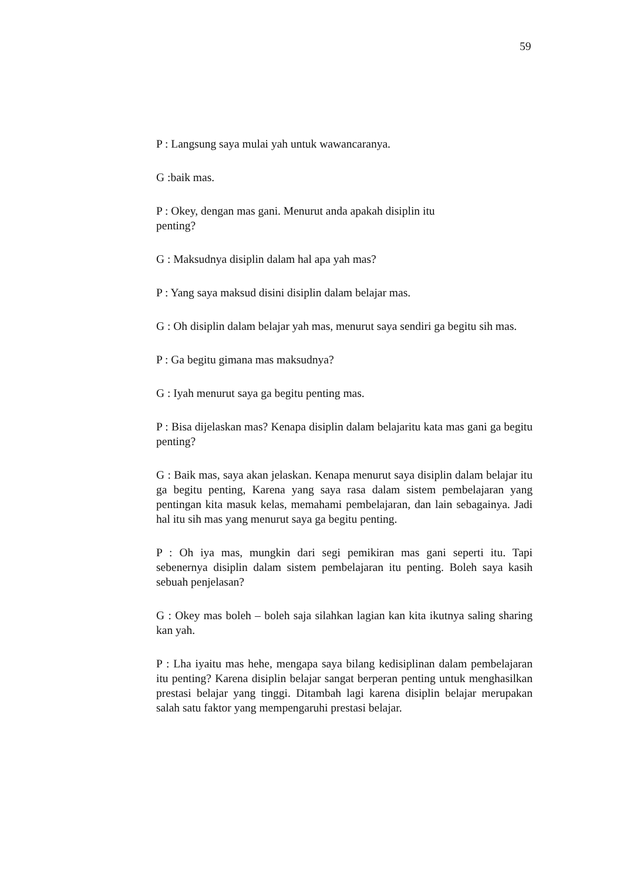59
P : Langsung saya mulai yah untuk wawancaranya.
G :baik mas.
P : Okey, dengan mas gani. Menurut anda apakah disiplin itu
penting?
G : Maksudnya disiplin dalam hal apa yah mas?
P : Yang saya maksud disini disiplin dalam belajar mas.
G : Oh disiplin dalam belajar yah mas, menurut saya sendiri ga begitu sih mas.
P : Ga begitu gimana mas maksudnya?
G : Iyah menurut saya ga begitu penting mas.
P : Bisa dijelaskan mas? Kenapa disiplin dalam belajaritu kata mas gani ga begitu penting?
G : Baik mas, saya akan jelaskan. Kenapa menurut saya disiplin dalam belajar itu ga begitu penting, Karena yang saya rasa dalam sistem pembelajaran yang pentingan kita masuk kelas, memahami pembelajaran, dan lain sebagainya. Jadi hal itu sih mas yang menurut saya ga begitu penting.
P : Oh iya mas, mungkin dari segi pemikiran mas gani seperti itu. Tapi sebenernya disiplin dalam sistem pembelajaran itu penting. Boleh saya kasih sebuah penjelasan?
G : Okey mas boleh – boleh saja silahkan lagian kan kita ikutnya saling sharing kan yah.
P : Lha iyaitu mas hehe, mengapa saya bilang kedisiplinan dalam pembelajaran itu penting? Karena disiplin belajar sangat berperan penting untuk menghasilkan prestasi belajar yang tinggi. Ditambah lagi karena disiplin belajar merupakan salah satu faktor yang mempengaruhi prestasi belajar.